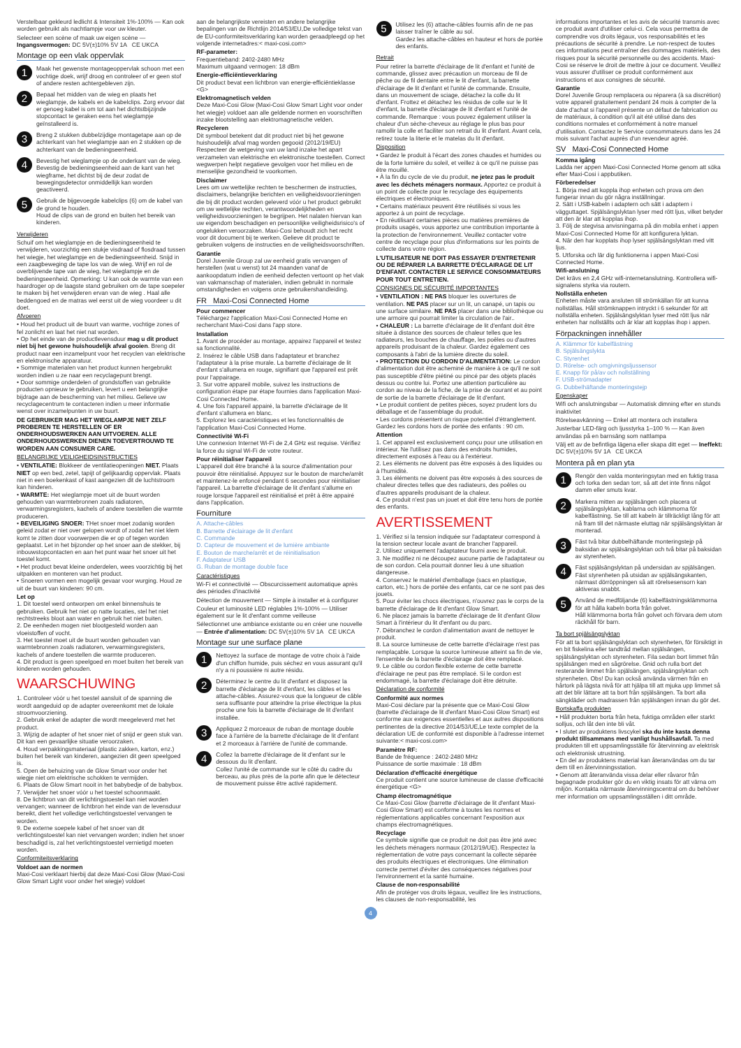Verstelbaar gekleurd ledlicht & Intensiteit 1%-100% — Kan ook worden gebruikt als nachtlampje voor uw kleuter.
Selecteer een scène of maak uw eigen scène — Ingangsvermogen: DC 5V(±)10% 5V 1A CE UKCA
Montage op een vlak oppervlak
1
Maak het gewenste montageoppervlak schoon met een vochtige doek, wrijf droog en controleer of er geen stof of andere resten achtergebleven zijn.
2
Bepaal het midden van de wieg en plaats het wieglampje, de kabels en de kabelclips. Zorg ervoor dat er genoeg kabel is om tot aan het dichtstbijzijnde stopcontact te geraken eens het wieglampje geïnstalleerd is.
3
Breng 2 stukken dubbelzijdige montagetape aan op de achterkant van het wieglampje aan en 2 stukken op de achterkant van de bedieningseenheid.
4
Bevestig het wieglampje op de onderkant van de wieg.
Bevestig de bedieningseenheid aan de kant van het wiegframe, het dichtst bij de deur zodat de bewegingsdetector onmiddellijk kan worden geactiveerd.
5
Gebruik de bijgevoegde kabelclips (6) om de kabel van de grond te houden.
Houd de clips van de grond en buiten het bereik van kinderen.
Verwijderen
Schuif om het wieglampje en de bedieningseenheid te verwijderen, voorzichtig een stukje visdraad of flosdraad tussen het wiegje, het wieglampje en de bedieningseenheid. Snijd in een zaagbeweging de tape los van de wieg. Wrijf en rol de overblijvende tape van de wieg, het wieglampje en de bedieningseenheid. Opmerking: U kan ook de warmte van een haardroger op de laagste stand gebruiken om de tape soepeler te maken bij het verwijderen ervan van de wieg . Haal alle beddengoed en de matras wel eerst uit de wieg voordeer u dit doet.
Afvoeren
• Houd het product uit de buurt van warme, vochtige zones of fel zonlicht en laat het niet nat worden.
• Op het einde van de productlevensduur mag u dit product niet bij het gewone huishoudelijk afval gooien. Breng dit product naar een inzamelpunt voor het recyclen van elektrische en elektronische apparatuur.
• Sommige materialen van het product kunnen hergebruikt worden indien u ze naar een recyclagepunt brengt.
• Door sommige onderdelen of grondstoffen van gebruikte producten opnieuw te gebruiken, levert u een belangrijke bijdrage aan de bescherming van het milieu. Gelieve uw recyclagecentrum te contacteren indien u meer informatie wenst over inzamelpunten in uw buurt.
DE GEBRUIKER MAG HET WIEGLAMPJE NIET ZELF PROBEREN TE HERSTELLEN OF ER ONDERHOUDSWERKEN AAN UITVOEREN. ALLE ONDERHOUDSWERKEN DIENEN TOEVERTROUWD TE WORDEN AAN CONSUMER CARE.
BELANGRIJKE VEILIGHEIDSINSTRUCTIES
• VENTILATIE: Blokkeer de ventilatieopeningen NIET. Plaats NIET op een bed, zetel, tapijt of gelijkaardig oppervlak. Plaats niet in een boekenkast of kast aangezien dit de luchtstroom kan hinderen.
• WARMTE: Het wieglampje moet uit de buurt worden gehouden van warmtebronnen zoals radiatoren, verwarmingsregisters, kachels of andere toestellen die warmte produceren.
• BEVEILIGING SNOER: THet snoer moet zodanig worden geleid zodat er niet over gelopen wordt of zodat het niet klem komt te zitten door voorwerpen die er op of tegen worden geplaatst. Let in het bijzonder op het snoer aan de stekker, bij inbouwstopcontacten en aan het punt waar het snoer uit het toestel komt.
• Het product bevat kleine onderdelen, wees voorzichtig bij het uitpakken en monteren van het product.
• Snoeren vormen een mogelijk gevaar voor wurging. Houd ze uit de buurt van kinderen: 90 cm.
Let op
1. Dit toestel werd ontworpen om enkel binnenshuis te gebruiken. Gebruik het niet op natte locaties, stel het niet rechtstreeks bloot aan water en gebruik het niet buiten.
2. De eenheden mogen niet blootgesteld worden aan vloeistoffen of vocht.
3. Het toestel moet uit de buurt worden gehouden van warmtebronnen zoals radiatoren, verwarmingsregisters, kachels of andere toestellen die warmte produceren.
4. Dit product is geen speelgoed en moet buiten het bereik van kinderen worden gehouden.
WAARSCHUWING
1. Controleer vóór u het toestel aansluit of de spanning die wordt aangeduid op de adapter overeenkomt met de lokale stroomvoorziening.
2. Gebruik enkel de adapter die wordt meegeleverd met het product.
3. Wijzig de adapter of het snoer niet of snijd er geen stuk van. Dit kan een gevaarlijke situatie veroorzaken.
4. Houd verpakkingsmateriaal (plastic zakken, karton, enz.) buiten het bereik van kinderen, aangezien dit geen speelgoed is.
5. Open de behuizing van de Glow Smart voor onder het wiegje niet om elektrische schokken te vermijden.
6. Plaats de Glow Smart nooit in het babybedje of de babybox.
7. Verwijder het snoer vóór u het toestel schoonmaakt.
8. De lichtbron van dit verlichtingstoestel kan niet worden vervangen; wanneer de lichtbron het einde van de levensduur bereikt, dient het volledige verlichtingstoestel vervangen te worden.
9. De externe soepele kabel of het snoer van dit verlichtingstoestel kan niet vervangen worden; indien het snoer beschadigd is, zal het verlichtingstoestel vernietigd moeten worden.
Conformiteitsverklaring
Voldoet aan de normen
Maxi-Cosi verklaart hierbij dat deze Maxi-Cosi Glow (Maxi-Cosi Glow Smart Light voor onder het wiegje) voldoet
aan de belangrijkste vereisten en andere belangrijke bepalingen van de Richtlijn 2014/53/EU,De volledige tekst van de EU-conformiteitsverklaring kan worden geraadpleegd op het volgende internetadres:< maxi-cosi.com>
RF-parameter:
Frequentieband: 2402-2480 MHz
Maximum uitgaand vermogen: 18 dBm
Energie-efficiëntieverklaring
Dit product bevat een lichtbron van energie-efficiëntieklasse <G>
Elektromagnetisch velden
Deze Maxi-Cosi Glow (Maxi-Cosi Glow Smart Light voor onder het wiegje) voldoet aan alle geldende normen en voorschriften inzake blootstelling aan elektromagnetische velden.
Recycleren
Dit symbool betekent dat dit product niet bij het gewone huishoudelijk afval mag worden gegooid (2012/19/EU) Respecteer de wetgeving van uw land inzake het apart verzamelen van elektrische en elektronische toestellen. Correct wegwerpen helpt negatieve gevolgen voor het milieu en de menselijke gezondheid te voorkomen.
Disclaimer
Lees om uw wettelijke rechten te beschermen de instructies, disclaimers, belangrijke berichten en veiligheidsvoorzieningen die bij dit product worden geleverd vóór u het product gebruikt om uw wettelijke rechten, verantwoordelijkheden en veiligheidsvoorzieningen te begrijpen. Het nalaten hiervan kan uw eigendom beschadigen en persoonlijke veiligheidsrisico's of ongelukken veroorzaken. Maxi-Cosi behoudt zich het recht voor dit document bij te werken. Gelieve dit product te gebruiken volgens de instructies en de veiligheidsvoorschriften.
Garantie
Dorel Juvenile Group zal uw eenheid gratis vervangen of herstellen (wat u wenst) tot 24 maanden vanaf de aankoopdatum indien de eenheid defecten vertoont op het vlak van vakmanschap of materialen, indien gebruikt in normale omstandigheden en volgens onze gebruikershandleiding.
FR Maxi-Cosi Connected Home
Pour commencer
Téléchargez l'application Maxi-Cosi Connected Home en recherchant Maxi-Cosi dans l'app store.
Installation
1. Avant de procéder au montage, appairez l'appareil et testez sa fonctionnalité.
2. Insérez le câble USB dans l'adaptateur et branchez l'adaptateur à la prise murale. La barrette d'éclairage de lit d'enfant s'allumera en rouge, signifiant que l'appareil est prêt pour l'appairage.
3. Sur votre appareil mobile, suivez les instructions de configuration étape par étape fournies dans l'application Maxi-Cosi Connected Home.
4. Une fois l'appareil appairé, la barrette d'éclairage de lit d'enfant s'allumera en blanc.
5. Explorez les caractéristiques et les fonctionnalités de l'application Maxi-Cosi Connected Home.
Connectivité Wi-Fi
Une connexion Internet Wi-Fi de 2,4 GHz est requise. Vérifiez la force du signal Wi-Fi de votre routeur.
Pour réinitialiser l'appareil
L'appareil doit être branché à la source d'alimentation pour pouvoir être réinitialisé. Appuyez sur le bouton de marche/arrêt et maintenez-le enfoncé pendant 6 secondes pour réinitialiser l'appareil. La barrette d'éclairage de lit d'enfant s'allume en rouge lorsque l'appareil est réinitialisé et prêt à être appairé dans l'application.
Fourniture
A. Attache-câbles
B. Barrette d'éclairage de lit d'enfant
C. Commande
D. Capteur de mouvement et de lumière ambiante
E. Bouton de marche/arrêt et de réinitialisation
F. Adaptateur USB
G. Ruban de montage double face
Caractéristiques
Wi-Fi et connectivité — Obscurcissement automatique après des périodes d'inactivité
Détection de mouvement — Simple à installer et à configurer
Couleur et luminosité LED réglables 1%-100% — Utiliser également sur le lit d'enfant comme veilleuse
Sélectionnet une ambiance existante ou en créer une nouvelle — Entrée d'alimentation: DC 5V(±)10% 5V 1A CE UKCA
Montage sur une surface plane
1
Nettoyez la surface de montage de votre choix à l'aide d'un chiffon humide, puis séchez en vous assurant qu'il n'y a ni poussière ni autre résidu.
2
Déterminez le centre du lit d'enfant et disposez la barrette d'éclairage de lit d'enfant, les câbles et les attache-câbles. Assurez-vous que la longueur de câble sera suffisante pour atteindre la prise électrique la plus proche une fois la barrette d'éclairage de lit d'enfant installée.
3
Appliquez 2 morceaux de ruban de montage double face à l'arrière de la barrette d'éclairage de lit d'enfant et 2 morceaux à l'arrière de l'unité de commande.
4
Collez la barrette d'éclairage de lit d'enfant sur le dessous du lit d'enfant.
Collez l'unité de commande sur le côté du cadre du berceau, au plus près de la porte afin que le détecteur de mouvement puisse être activé rapidement.
5
Utilisez les (6) attache-câbles fournis afin de ne pas laisser traîner le câble au sol.
Gardez les attache-câbles en hauteur et hors de portée des enfants.
Retrait
Pour retirer la barrette d'éclairage de lit d'enfant et l'unité de commande, glissez avec précaution un morceau de fil de pêche ou de fil dentaire entre le lit d'enfant, la barrette d'éclairage de lit d'enfant et l'unité de commande. Ensuite, dans un mouvement de sciage, détachez la colle du lit d'enfant. Frottez et détachez les résidus de colle sur le lit d'enfant, la barrette d'éclairage de lit d'enfant et l'unité de commande. Remarque : vous pouvez également utiliser la chaleur d'un sèche-cheveux au réglage le plus bas pour ramollir la colle et faciliter son retrait du lit d'enfant. Avant cela, retirez toute la literie et le matelas du lit d'enfant.
Disposition
• Gardez le produit à l'écart des zones chaudes et humides ou de la forte lumière du soleil, et veillez à ce qu'il ne puisse pas être mouillé.
• À la fin du cycle de vie du produit, ne jetez pas le produit avec les déchets ménagers normaux. Apportez ce produit à un point de collecte pour le recyclage des équipements électriques et électroniques.
• Certains matériaux peuvent être réutilisés si vous les apportez à un point de recyclage.
• En réutilisant certaines pièces ou matières premières de produits usagés, vous apportez une contribution importante à la protection de l'environnement. Veuillez contacter votre centre de recyclage pour plus d'informations sur les points de collecte dans votre région.
L'UTILISATEUR NE DOIT PAS ESSAYER D'ENTRETENIR OU DE RÉPARER LA BARRETTE D'ÉCLAIRAGE DE LIT D'ENFANT. CONTACTER LE SERVICE CONSOMMATEURS POUR TOUT ENTRETIEN.
CONSIGNES DE SÉCURITÉ IMPORTANTES
• VENTILATION : NE PAS bloquer les ouvertures de ventilation. NE PAS placer sur un lit, un canapé, un tapis ou une surface similaire. NE PAS placer dans une bibliothèque ou une armoire qui pourrait limiter la circulation de l'air..
• CHALEUR : La barrette d'éclairage de lit d'enfant doit être située à distance des sources de chaleur telles que les radiateurs, les bouches de chauffage, les poêles ou d'autres appareils produisant de la chaleur. Gardez également ces composants à l'abri de la lumière directe du soleil.
• PROTECTION DU CORDON D'ALIMENTATION: Le cordon d'alimentation doit être acheminé de manière à ce qu'il ne soit pas susceptible d'être piétiné ou pincé par des objets placés dessus ou contre lui. Portez une attention particulière au cordon au niveau de la fiche, de la prise de courant et au point de sortie de la barrette d'éclairage de lit d'enfant.
• Le produit contient de petites pièces, soyez prudent lors du déballage et de l'assemblage du produit.
• Les cordons présentent un risque potentiel d'étranglement. Gardez les cordons hors de portée des enfants : 90 cm.
Attention
1. Cet appareil est exclusivement conçu pour une utilisation en intérieur. Ne l'utilisez pas dans des endroits humides, directement exposés à l'eau ou à l'extérieur.
2. Les éléments ne doivent pas être exposés à des liquides ou à l'humidité.
3. Les éléments ne doivent pas être exposés à des sources de chaleur directes telles que des radiateurs, des poêles ou d'autres appareils produisant de la chaleur.
4. Ce produit n'est pas un jouet et doit être tenu hors de portée des enfants.
AVERTISSEMENT
1. Vérifiez si la tension indiquée sur l'adaptateur correspond à la tension secteur locale avant de brancher l'appareil.
2. Utilisez uniquement l'adaptateur fourni avec le produit.
3. Ne modifiez ni ne découpez aucune partie de l'adaptateur ou de son cordon. Cela pourrait donner lieu à une situation dangereuse.
4. Conservez le matériel d'emballage (sacs en plastique, carton, etc.) hors de portée des enfants, car ce ne sont pas des jouets.
5. Pour éviter les chocs électriques, n'ouvrez pas le corps de la barrette d'éclairage de lit d'enfant Glow Smart.
6. Ne placez jamais la barrette d'éclairage de lit d'enfant Glow Smart à l'intérieur du lit d'enfant ou du parc.
7. Débranchez le cordon d'alimentation avant de nettoyer le produit.
8. La source lumineuse de cette barrette d'éclairage n'est pas remplaçable. Lorsque la source lumineuse atteint sa fin de vie, l'ensemble de la barrette d'éclairage doit être remplacé.
9. Le câble ou cordon flexible externe de cette barrette d'éclairage ne peut pas être remplacé. Si le cordon est endommagé, la barrette d'éclairage doit être détruite.
Déclaration de conformité
Conformité aux normes
Maxi-Cosi déclare par la présente que ce Maxi-Cosi Glow (barrette d'éclairage de lit d'enfant Maxi-Cosi Glow Smart) est conforme aux exigences essentielles et aux autres dispositions pertinentes de la directive 2014/53/UE,Le texte complet de la déclaration UE de conformité est disponible à l'adresse internet suivante:< maxi-cosi.com>
Paramètre RF:
Bande de fréquence : 2402-2480 MHz
Puissance de sortie maximale : 18 dBm
Déclaration d'efficacité énergétique
Ce produit contient une source lumineuse de classe d'efficacité énergétique <G>
Champ électromagnétique
Ce Maxi-Cosi Glow (barrette d'éclairage de lit d'enfant Maxi-Cosi Glow Smart) est conforme à toutes les normes et réglementations applicables concernant l'exposition aux champs électromagnétiques.
Recyclage
Ce symbole signifie que ce produit ne doit pas être jeté avec les déchets ménagers normaux (2012/19/UE). Respectez la réglementation de votre pays concernant la collecte séparée des produits électriques et électroniques. Une élimination correcte permet d'éviter des conséquences négatives pour l'environnement et la santé humaine.
Clause de non-responsabilité
Afin de protéger vos droits légaux, veuillez lire les instructions, les clauses de non-responsabilité, les
informations importantes et les avis de sécurité transmis avec ce produit avant d'utiliser celui-ci. Cela vous permettra de comprendre vos droits légaux, vos responsabilités et les précautions de sécurité à prendre. Le non-respect de toutes ces informations peut entraîner des dommages matériels, des risques pour la sécurité personnelle ou des accidents. Maxi-Cosi se réserve le droit de mettre à jour ce document. Veuillez vous assurer d'utiliser ce produit conformément aux instructions et aux consignes de sécurité.
Garantie
Dorel Juvenile Group remplacera ou réparera (à sa discrétion) votre appareil gratuitement pendant 24 mois à compter de la date d'achat si l'appareil présente un défaut de fabrication ou de matériaux, à condition qu'il ait été utilisé dans des conditions normales et conformément à notre manuel d'utilisation. Contactez le Service consommateurs dans les 24 mois suivant l'achat auprès d'un revendeur agréé.
SV Maxi-Cosi Connected Home
Komma igång
Ladda ner appen Maxi-Cosi Connected Home genom att söka efter Maxi-Cosi i appbutiken.
Förberedelser
1. Börja med att koppla ihop enheten och prova om den fungerar innan du gör några inställningar.
2. Sätt i USB-kabeln i adaptern och sätt i adaptern i vägguttaget. Spjälsängslyktan lyser med rött ljus, vilket betyder att den är klar att kopplas ihop.
3. Följ de stegvisa anvisningarna på din mobila enhet i appen Maxi-Cosi Connected Home för att konfigurera lyktan.
4. När den har kopplats ihop lyser spjälsängslyktan med vitt ljus.
5. Utforska och lär dig funktionerna i appen Maxi-Cosi Connected Home.
Wifi-anslutning
Det krävs en 2,4 GHz wifi-internetanslutning. Kontrollera wifi-signalens styrka via routern.
Nollställa enheten
Enheten måste vara ansluten till strömkällan för att kunna nollställas. Håll strömknappen intryckt i 6 sekunder för att nollställa enheten. Spjälsängslyktan lyser med rött ljus när enheten har nollställts och är klar att kopplas ihop i appen.
Förpackningen innehåller
A. Klämmor för kabelfästning
B. Spjälsängslykta
C. Styrenhet
D. Rörelse- och omgivningsljussensor
E. Knapp för på/av och nollställning
F. USB-strömadapter
G. Dubbelhäftande monteringstejp
Egenskaper
Wifi och anslutningsbar — Automatisk dimning efter en stunds inaktivitet
Rörelseavkänning — Enkel att montera och installera
Justerbar LED-färg och ljusstyrka 1–100 % — Kan även användas på en barnsäng som nattlampa
Välj ett av de befintliga lägena eller skapa ditt eget — Ineffekt: DC 5V(±)10% 5V 1A CE UKCA
Montera på en plan yta
1
Rengör den valda monteringsytan med en fuktig trasa och torka den sedan torr, så att det inte finns något damm eller smuts kvar.
2
Markera mitten av spjälsängen och placera ut spjälsängslyktan, kablarna och klämmorna för kabelfästning. Se till att kabeln är tillräckligt lång för att nå fram till det närmaste eluttag när spjälsängslyktan är monterad.
3
Fäst två bitar dubbelhäftande monteringstejp på baksidan av spjälsängslyktan och två bitar på baksidan av styrenheten.
4
Fäst spjälsängslyktan på undersidan av spjälsängen.
Fäst styrenheten på utsidan av spjälsängskanten, närmast dörröppningen så att rörelsesensorn kan aktiveras snabbt.
5
Använd de medföljande (6) kabelfästningsklämmorna för att hålla kabeln borta från golvet.
Håll klämmorna borta från golvet och förvara dem utom räckhåll för barn.
Ta bort spjälsängslyktan
För att ta bort spjälsängslyktan och styrenheten, för försiktigt in en bit fiskelina eller tandtråd mellan spjälsängen, spjälsängslyktan och styrenheten. Fila sedan bort limmet från spjälsängen med en sågrörelse. Gnid och rulla bort det resterande limmet från spjälsängen, spjälsängslyktan och styrenheten. Obs! Du kan också använda värmen från en hårtork på lägsta nivå för att hjälpa till att mjuka upp limmet så att det blir lättare att ta bort från spjälsängen. Ta bort alla sängkläder och madrassen från spjälsängen innan du gör det.
Bortskaffa produkten
• Håll produkten borta från heta, fuktiga områden eller starkt solljus, och låt den inte bli våt.
• I slutet av produktens livscykel ska du inte kasta denna produkt tillsammans med vanligt hushållsavfall. Ta med produkten till ett uppsamlingsställe för återvinning av elektrisk och elektronisk utrustning.
• En del av produktens material kan återanvändas om du tar dem till en återvinningsstation.
• Genom att återanvända vissa delar eller råvaror från begagnade produkter gör du en viktig insats för att värna om miljön. Kontakta närmaste återvinningscentral om du behöver mer information om uppsamlingsställen i ditt område.
4